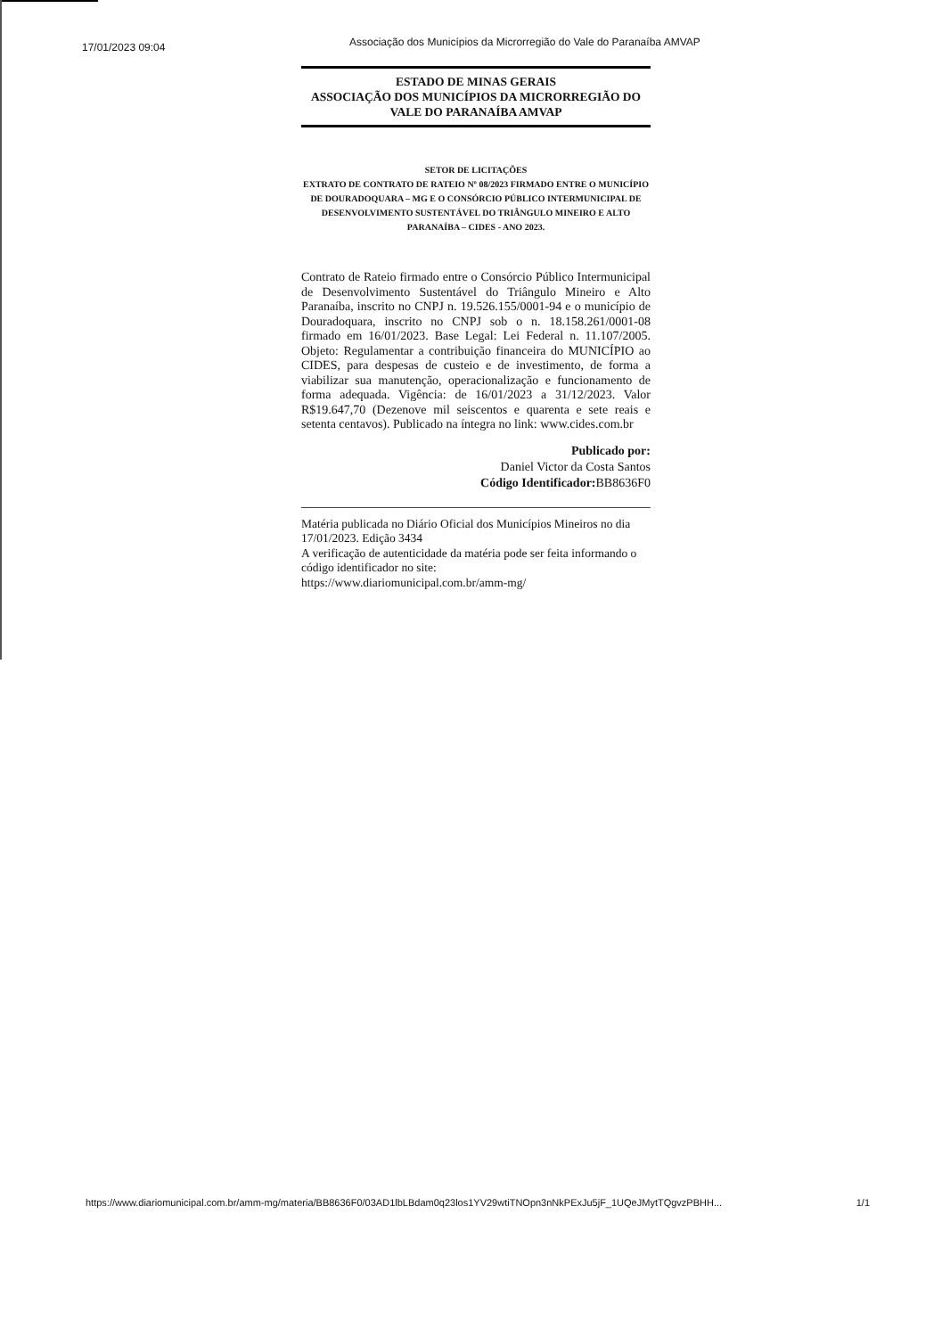17/01/2023 09:04
Associação dos Municípios da Microrregião do Vale do Paranaíba AMVAP
ESTADO DE MINAS GERAIS
ASSOCIAÇÃO DOS MUNICÍPIOS DA MICRORREGIÃO DO
VALE DO PARANAÍBA AMVAP
SETOR DE LICITAÇÕES
EXTRATO DE CONTRATO DE RATEIO Nº 08/2023 FIRMADO ENTRE O MUNICÍPIO DE DOURADOQUARA – MG E O CONSÓRCIO PÚBLICO INTERMUNICIPAL DE DESENVOLVIMENTO SUSTENTÁVEL DO TRIÂNGULO MINEIRO E ALTO PARANAÍBA – CIDES - ANO 2023.
Contrato de Rateio firmado entre o Consórcio Público Intermunicipal de Desenvolvimento Sustentável do Triângulo Mineiro e Alto Paranaíba, inscrito no CNPJ n. 19.526.155/0001-94 e o município de Douradoquara, inscrito no CNPJ sob o n. 18.158.261/0001-08 firmado em 16/01/2023. Base Legal: Lei Federal n. 11.107/2005. Objeto: Regulamentar a contribuição financeira do MUNICÍPIO ao CIDES, para despesas de custeio e de investimento, de forma a viabilizar sua manutenção, operacionalização e funcionamento de forma adequada. Vigência: de 16/01/2023 a 31/12/2023. Valor R$19.647,70 (Dezenove mil seiscentos e quarenta e sete reais e setenta centavos). Publicado na íntegra no link: www.cides.com.br
Publicado por:
Daniel Victor da Costa Santos
Código Identificador: BB8636F0
Matéria publicada no Diário Oficial dos Municípios Mineiros no dia 17/01/2023. Edição 3434
A verificação de autenticidade da matéria pode ser feita informando o código identificador no site:
https://www.diariomunicipal.com.br/amm-mg/
https://www.diariomunicipal.com.br/amm-mg/materia/BB8636F0/03AD1lbLBdam0q23los1YV29wtiTNOpn3nNkPExJu5jF_1UQeJMytTQgvzPBHH... 1/1